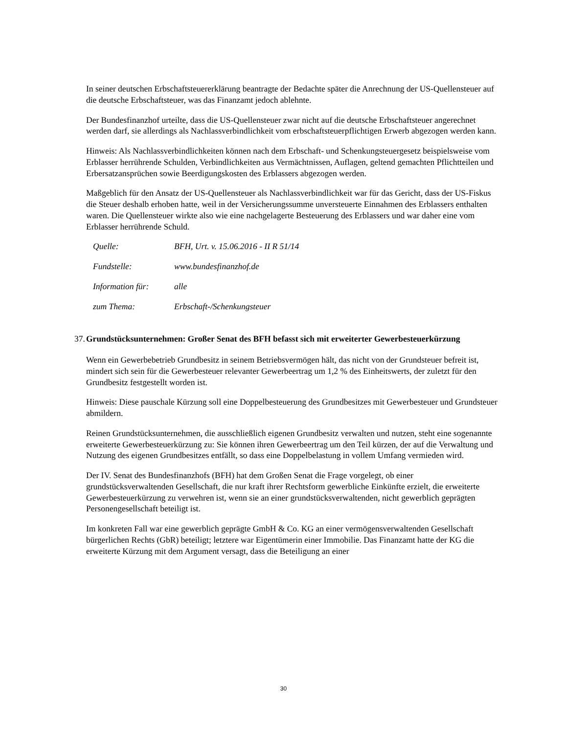In seiner deutschen Erbschaftsteuererklärung beantragte der Bedachte später die Anrechnung der US-Quellensteuer auf die deutsche Erbschaftsteuer, was das Finanzamt jedoch ablehnte.
Der Bundesfinanzhof urteilte, dass die US-Quellensteuer zwar nicht auf die deutsche Erbschaftsteuer angerechnet werden darf, sie allerdings als Nachlassverbindlichkeit vom erbschaftsteuerpflichtigen Erwerb abgezogen werden kann.
Hinweis: Als Nachlassverbindlichkeiten können nach dem Erbschaft- und Schenkungsteuergesetz beispielsweise vom Erblasser herrührende Schulden, Verbindlichkeiten aus Vermächtnissen, Auflagen, geltend gemachten Pflichtteilen und Erbersatzansprüchen sowie Beerdigungskosten des Erblassers abgezogen werden.
Maßgeblich für den Ansatz der US-Quellensteuer als Nachlassverbindlichkeit war für das Gericht, dass der US-Fiskus die Steuer deshalb erhoben hatte, weil in der Versicherungssumme unversteuerte Einnahmen des Erblassers enthalten waren. Die Quellensteuer wirkte also wie eine nachgelagerte Besteuerung des Erblassers und war daher eine vom Erblasser herrührende Schuld.
| Quelle: | BFH, Urt. v. 15.06.2016 - II R 51/14 |
| Fundstelle: | www.bundesfinanzhof.de |
| Information für: | alle |
| zum Thema: | Erbschaft-/Schenkungsteuer |
37. Grundstücksunternehmen: Großer Senat des BFH befasst sich mit erweiterter Gewerbesteuerkürzung
Wenn ein Gewerbebetrieb Grundbesitz in seinem Betriebsvermögen hält, das nicht von der Grundsteuer befreit ist, mindert sich sein für die Gewerbesteuer relevanter Gewerbeertrag um 1,2 % des Einheitswerts, der zuletzt für den Grundbesitz festgestellt worden ist.
Hinweis: Diese pauschale Kürzung soll eine Doppelbesteuerung des Grundbesitzes mit Gewerbesteuer und Grundsteuer abmildern.
Reinen Grundstücksunternehmen, die ausschließlich eigenen Grundbesitz verwalten und nutzen, steht eine sogenannte erweiterte Gewerbesteuerkürzung zu: Sie können ihren Gewerbeertrag um den Teil kürzen, der auf die Verwaltung und Nutzung des eigenen Grundbesitzes entfällt, so dass eine Doppelbelastung in vollem Umfang vermieden wird.
Der IV. Senat des Bundesfinanzhofs (BFH) hat dem Großen Senat die Frage vorgelegt, ob einer grundstücksverwaltenden Gesellschaft, die nur kraft ihrer Rechtsform gewerbliche Einkünfte erzielt, die erweiterte Gewerbesteuerkürzung zu verwehren ist, wenn sie an einer grundstücksverwaltenden, nicht gewerblich geprägten Personengesellschaft beteiligt ist.
Im konkreten Fall war eine gewerblich geprägte GmbH & Co. KG an einer vermögensverwaltenden Gesellschaft bürgerlichen Rechts (GbR) beteiligt; letztere war Eigentümerin einer Immobilie. Das Finanzamt hatte der KG die erweiterte Kürzung mit dem Argument versagt, dass die Beteiligung an einer
30